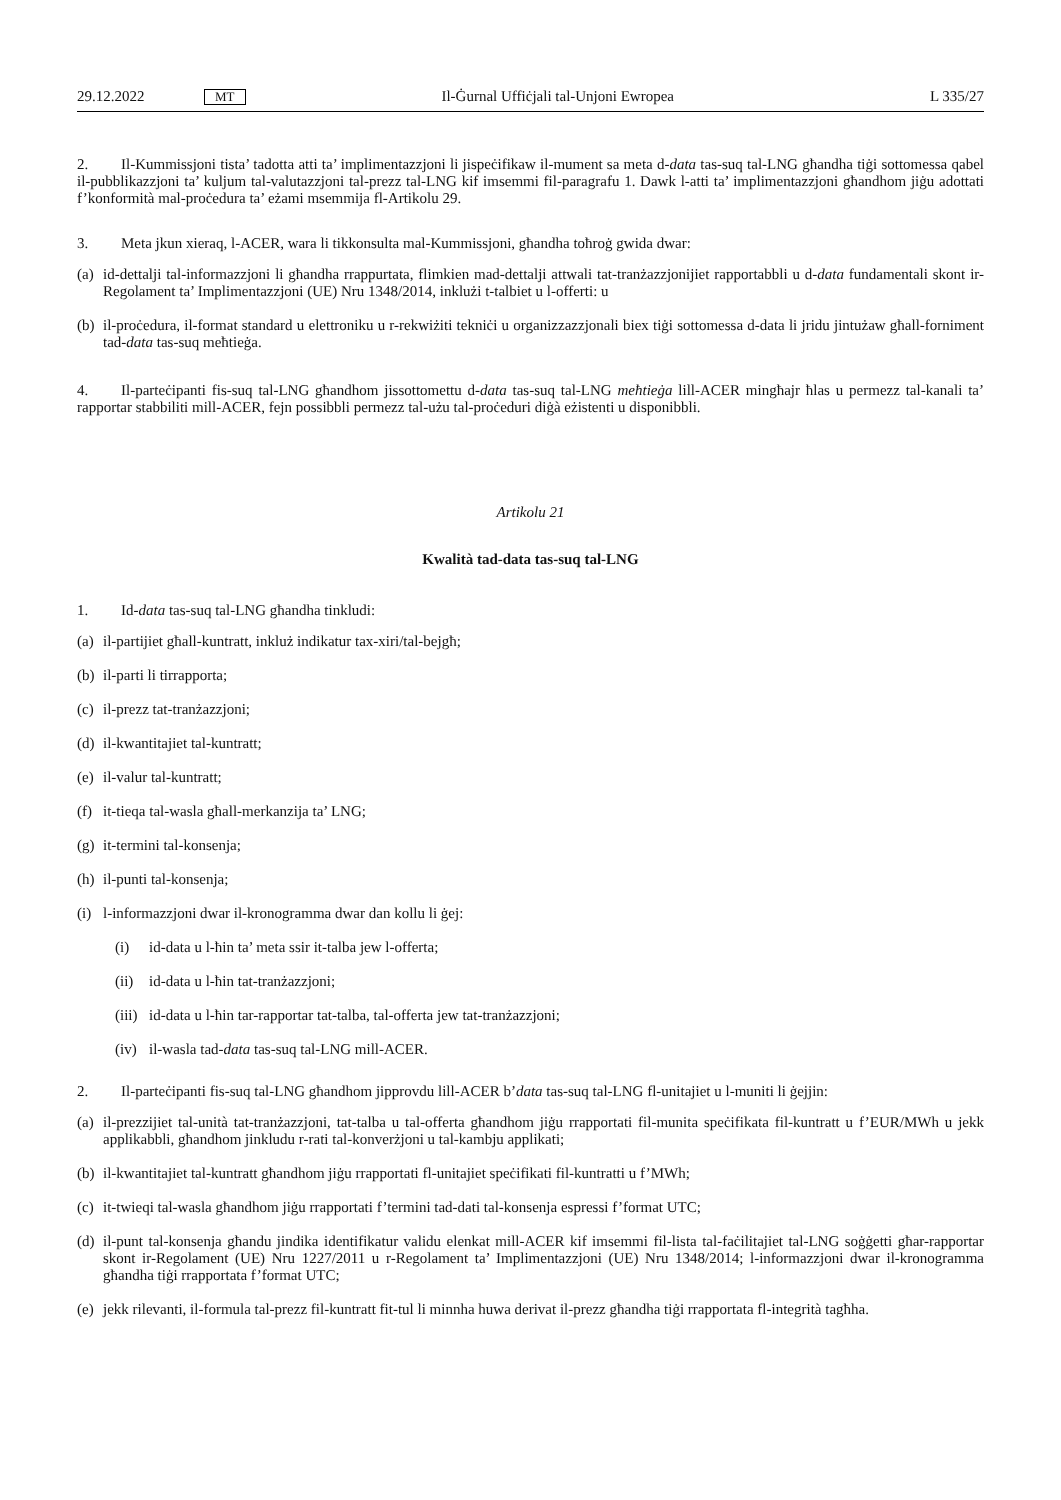29.12.2022 MT Il-Ġurnal Uffiċjali tal-Unjoni Ewropea L 335/27
2. Il-Kummissjoni tista’ tadotta atti ta’ implimentazzjoni li jispeċifikaw il-mument sa meta d-data tas-suq tal-LNG għandha tiġi sottomessa qabel il-pubblikazzjoni ta’ kuljum tal-valutazzjoni tal-prezz tal-LNG kif imsemmi fil-paragrafu 1. Dawk l-atti ta’ implimentazzjoni għandhom jiġu adottati f’konformità mal-proċedura ta’ eżami msemmija fl-Artikolu 29.
3. Meta jkun xieraq, l-ACER, wara li tikkonsulta mal-Kummissjoni, għandha toħroġ gwida dwar:
(a) id-dettalji tal-informazzjoni li għandha rrappurtata, flimkien mad-dettalji attwali tat-tranżazzjonijiet rapportabbli u d-data fundamentali skont ir-Regolament ta’ Implimentazzjoni (UE) Nru 1348/2014, inklużi t-talbiet u l-offerti: u
(b) il-proċedura, il-format standard u elettroniku u r-rekwiżiti tekniċi u organizzazzjonali biex tiġi sottomessa d-data li jridu jintużaw għall-forniment tad-data tas-suq meħtieġa.
4. Il-parteċipanti fis-suq tal-LNG għandhom jissottomettu d-data tas-suq tal-LNG meħtieġa lill-ACER mingħajr ħlas u permezz tal-kanali ta’ rapportar stabbiliti mill-ACER, fejn possibbli permezz tal-użu tal-proċeduri diġà eżistenti u disponibbli.
Artikolu 21
Kwalità tad-data tas-suq tal-LNG
1. Id-data tas-suq tal-LNG għandha tinkludi:
(a) il-partijiet għall-kuntratt, inkluż indikatur tax-xiri/tal-bejgħ;
(b) il-parti li tirrapporta;
(c) il-prezz tat-tranżazzjoni;
(d) il-kwantitajiet tal-kuntratt;
(e) il-valur tal-kuntratt;
(f) it-tieqa tal-wasla għall-merkanzija ta’ LNG;
(g) it-termini tal-konsenja;
(h) il-punti tal-konsenja;
(i) l-informazzjoni dwar il-kronogramma dwar dan kollu li ġej:
(i) id-data u l-ħin ta’ meta ssir it-talba jew l-offerta;
(ii) id-data u l-ħin tat-tranżazzjoni;
(iii) id-data u l-ħin tar-rapportar tat-talba, tal-offerta jew tat-tranżazzjoni;
(iv) il-wasla tad-data tas-suq tal-LNG mill-ACER.
2. Il-parteċipanti fis-suq tal-LNG għandhom jipprovdu lill-ACER b’data tas-suq tal-LNG fl-unitajiet u l-muniti li ġejjin:
(a) il-prezzijiet tal-unità tat-tranżazzjoni, tat-talba u tal-offerta għandhom jiġu rrapportati fil-munita speċifikata fil-kuntratt u f’EUR/MWh u jekk applikabbli, għandhom jinkludu r-rati tal-konverżjoni u tal-kambju applikati;
(b) il-kwantitajiet tal-kuntratt għandhom jiġu rrapportati fl-unitajiet speċifikati fil-kuntratti u f’MWh;
(c) it-twieqi tal-wasla għandhom jiġu rrapportati f’termini tad-dati tal-konsenja espressi f’format UTC;
(d) il-punt tal-konsenja għandu jindika identifikatur validu elenkat mill-ACER kif imsemmi fil-lista tal-faċilitajiet tal-LNG soġġetti għar-rapportar skont ir-Regolament (UE) Nru 1227/2011 u r-Regolament ta’ Implimentazzjoni (UE) Nru 1348/2014; l-informazzjoni dwar il-kronogramma għandha tiġi rrapportata f’format UTC;
(e) jekk rilevanti, il-formula tal-prezz fil-kuntratt fit-tul li minnha huwa derivat il-prezz għandha tiġi rrapportata fl-integrità tagħha.